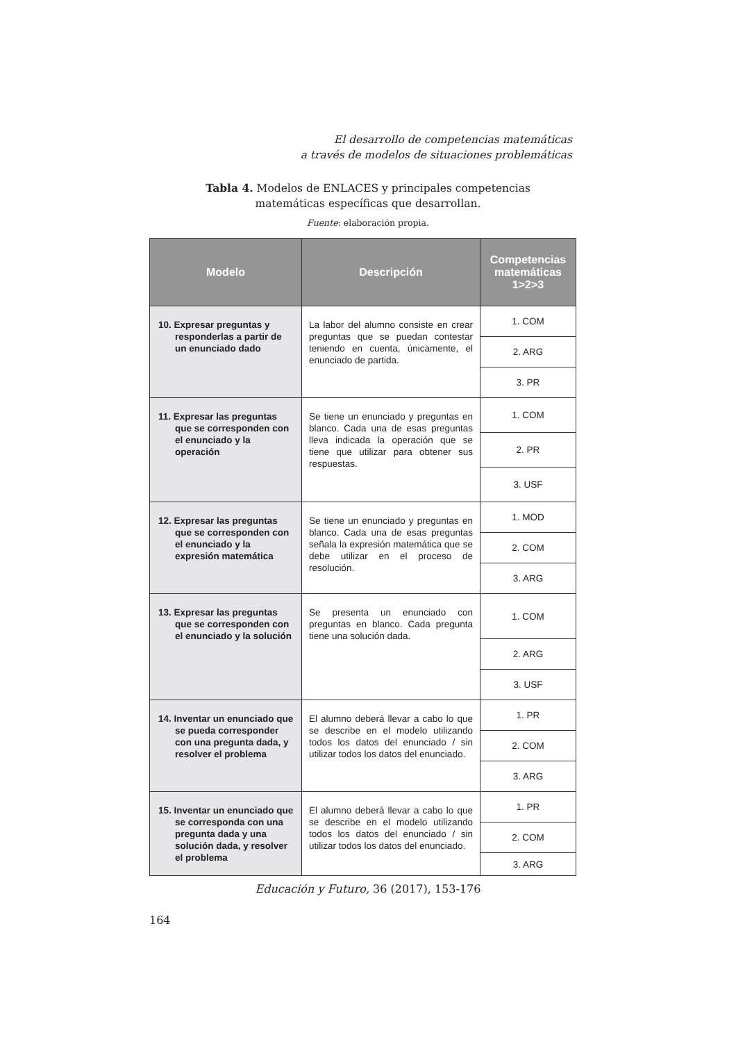El desarrollo de competencias matemáticas
a través de modelos de situaciones problemáticas
Tabla 4. Modelos de ENLACES y principales competencias
matemáticas específicas que desarrollan.
Fuente: elaboración propia.
| Modelo | Descripción | Competencias matemáticas 1>2>3 |
| --- | --- | --- |
| 10. Expresar preguntas y responderlas a partir de un enunciado dado | La labor del alumno consiste en crear preguntas que se puedan contestar teniendo en cuenta, únicamente, el enunciado de partida. | 1. COM |
| | | 2. ARG |
| | | 3. PR |
| 11. Expresar las preguntas que se corresponden con el enunciado y la operación | Se tiene un enunciado y preguntas en blanco. Cada una de esas preguntas lleva indicada la operación que se tiene que utilizar para obtener sus respuestas. | 1. COM |
| | | 2. PR |
| | | 3. USF |
| 12. Expresar las preguntas que se corresponden con el enunciado y la expresión matemática | Se tiene un enunciado y preguntas en blanco. Cada una de esas preguntas señala la expresión matemática que se debe utilizar en el proceso de resolución. | 1. MOD |
| | | 2. COM |
| | | 3. ARG |
| 13. Expresar las preguntas que se corresponden con el enunciado y la solución | Se presenta un enunciado con preguntas en blanco. Cada pregunta tiene una solución dada. | 1. COM |
| | | 2. ARG |
| | | 3. USF |
| 14. Inventar un enunciado que se pueda corresponder con una pregunta dada, y resolver el problema | El alumno deberá llevar a cabo lo que se describe en el modelo utilizando todos los datos del enunciado / sin utilizar todos los datos del enunciado. | 1. PR |
| | | 2. COM |
| | | 3. ARG |
| 15. Inventar un enunciado que se corresponda con una pregunta dada y una solución dada, y resolver el problema | El alumno deberá llevar a cabo lo que se describe en el modelo utilizando todos los datos del enunciado / sin utilizar todos los datos del enunciado. | 1. PR |
| | | 2. COM |
| | | 3. ARG |
Educación y Futuro, 36 (2017), 153-176
164